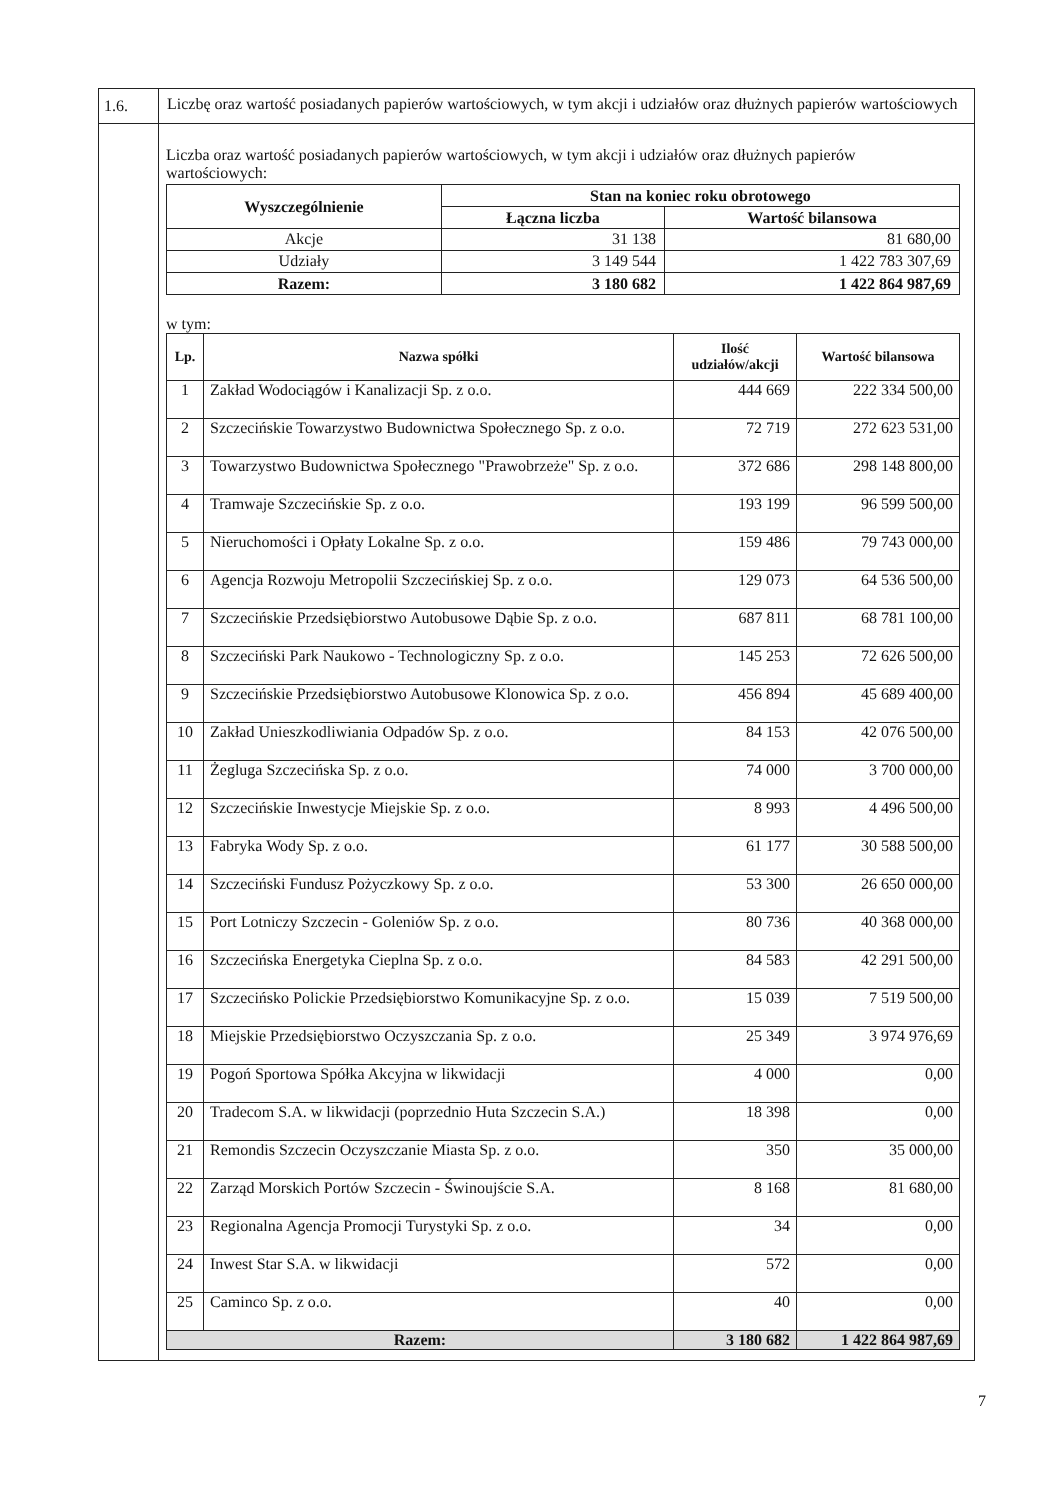| 1.6. | Liczbę oraz wartość posiadanych papierów wartościowych, w tym akcji i udziałów oraz dłużnych papierów wartościowych |
| | Liczba oraz wartość posiadanych papierów wartościowych, w tym akcji i udziałów oraz dłużnych papierów wartościowych: / Wyszczególnienie / Stan na koniec roku obrotowego / / / --- / --- / --- / / / Łączna liczba / Wartość bilansowa / / Akcje / 31 138 / 81 680,00 / / Udziały / 3 149 544 / 1 422 783 307,69 / / Razem: / 3 180 682 / 1 422 864 987,69 / w tym: / Lp. / Nazwa spółki / Ilość udziałów/akcji / Wartość bilansowa / / --- / --- / --- / --- / / 1 / Zakład Wodociągów i Kanalizacji Sp. z o.o. / 444 669 / 222 334 500,00 / / 2 / Szczecińskie Towarzystwo Budownictwa Społecznego Sp. z o.o. / 72 719 / 272 623 531,00 / / 3 / Towarzystwo Budownictwa Społecznego "Prawobrzeże" Sp. z o.o. / 372 686 / 298 148 800,00 / / 4 / Tramwaje Szczecińskie Sp. z o.o. / 193 199 / 96 599 500,00 / / 5 / Nieruchomości i Opłaty Lokalne Sp. z o.o. / 159 486 / 79 743 000,00 / / 6 / Agencja Rozwoju Metropolii Szczecińskiej Sp. z o.o. / 129 073 / 64 536 500,00 / / 7 / Szczecińskie Przedsiębiorstwo Autobusowe Dąbie Sp. z o.o. / 687 811 / 68 781 100,00 / / 8 / Szczeciński Park Naukowo - Technologiczny Sp. z o.o. / 145 253 / 72 626 500,00 / / 9 / Szczecińskie Przedsiębiorstwo Autobusowe Klonowica Sp. z o.o. / 456 894 / 45 689 400,00 / / 10 / Zakład Unieszkodliwiania Odpadów Sp. z o.o. / 84 153 / 42 076 500,00 / / 11 / Żegluga Szczecińska Sp. z o.o. / 74 000 / 3 700 000,00 / / 12 / Szczecińskie Inwestycje Miejskie Sp. z o.o. / 8 993 / 4 496 500,00 / / 13 / Fabryka Wody Sp. z o.o. / 61 177 / 30 588 500,00 / / 14 / Szczeciński Fundusz Pożyczkowy Sp. z o.o. / 53 300 / 26 650 000,00 / / 15 / Port Lotniczy Szczecin - Goleniów Sp. z o.o. / 80 736 / 40 368 000,00 / / 16 / Szczecińska Energetyka Cieplna Sp. z o.o. / 84 583 / 42 291 500,00 / / 17 / Szczecińsko Polickie Przedsiębiorstwo Komunikacyjne Sp. z o.o. / 15 039 / 7 519 500,00 / / 18 / Miejskie Przedsiębiorstwo Oczyszczania Sp. z o.o. / 25 349 / 3 974 976,69 / / 19 / Pogoń Sportowa Spółka Akcyjna w likwidacji / 4 000 / 0,00 / / 20 / Tradecom S.A. w likwidacji (poprzednio Huta Szczecin S.A.) / 18 398 / 0,00 / / 21 / Remondis Szczecin Oczyszczanie Miasta Sp. z o.o. / 350 / 35 000,00 / / 22 / Zarząd Morskich Portów Szczecin - Świnoujście S.A. / 8 168 / 81 680,00 / / 23 / Regionalna Agencja Promocji Turystyki Sp. z o.o. / 34 / 0,00 / / 24 / Inwest Star S.A. w likwidacji / 572 / 0,00 / / 25 / Caminco Sp. z o.o. / 40 / 0,00 / / Razem: / / 3 180 682 / 1 422 864 987,69 / |
7